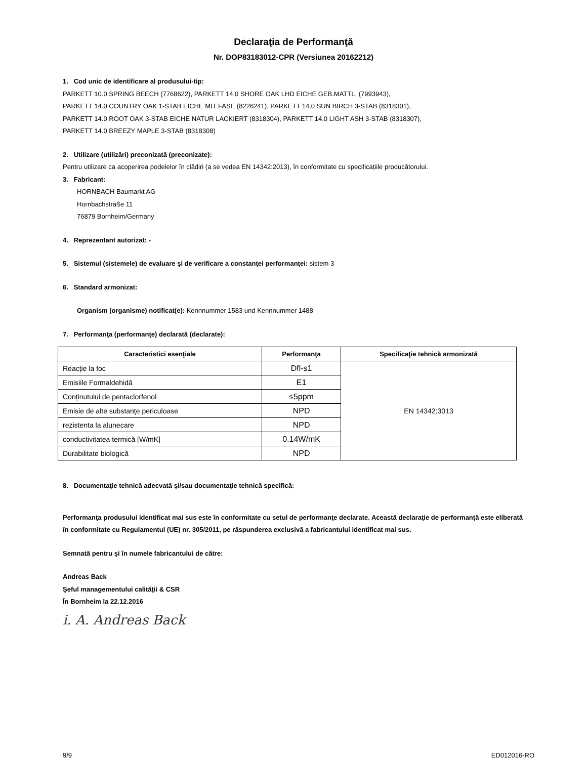Declaraţia de Performanţă
Nr. DOP83183012-CPR (Versiunea 20162212)
1. Cod unic de identificare al produsului-tip:
PARKETT 10.0 SPRING BEECH (7768622), PARKETT 14.0 SHORE OAK LHD EICHE GEB.MATTL. (7993943),
PARKETT 14.0 COUNTRY OAK 1-STAB EICHE MIT FASE (8226241), PARKETT 14.0 SUN BIRCH 3-STAB (8318301),
PARKETT 14.0 ROOT OAK 3-STAB EICHE NATUR LACKIERT (8318304), PARKETT 14.0 LIGHT ASH 3-STAB (8318307),
PARKETT 14.0 BREEZY MAPLE 3-STAB (8318308)
2. Utilizare (utilizări) preconizată (preconizate):
Pentru utilizare ca acoperirea podelelor în clădiri (a se vedea EN 14342:2013), în conformitate cu specificațiile producătorului.
3. Fabricant:
HORNBACH Baumarkt AG
Hornbachstraße 11
76879 Bornheim/Germany
4. Reprezentant autorizat: -
5. Sistemul (sistemele) de evaluare şi de verificare a constanţei performanţei: sistem 3
6. Standard armonizat:
Organism (organisme) notificat(e): Kennnummer 1583 und Kennnummer 1488
7. Performanţa (performanţe) declarată (declarate):
| Caracteristici esenţiale | Performanţa | Specificaţie tehnică armonizată |
| --- | --- | --- |
| Reacție la foc | Dfl-s1 | EN 14342:3013 |
| Emisiile Formaldehidă | E1 | |
| Conținutului de pentaclorfenol | ≤5ppm | |
| Emisie de alte substanţe periculoase | NPD | |
| rezistenta la alunecare | NPD | |
| conductivitatea termică [W/mK] | 0.14W/mK | |
| Durabilitate biologică | NPD | |
8. Documentaţie tehnică adecvată şi/sau documentaţie tehnică specifică:
Performanţa produsului identificat mai sus este în conformitate cu setul de performanţe declarate. Această declaraţie de performanţă este eliberată în conformitate cu Regulamentul (UE) nr. 305/2011, pe răspunderea exclusivă a fabricantului identificat mai sus.
Semnată pentru şi în numele fabricantului de către:
Andreas Back
Şeful managementului calităţii & CSR
În Bornheim la 22.12.2016
i. A. Andreas Back
9/9 ED012016-RO